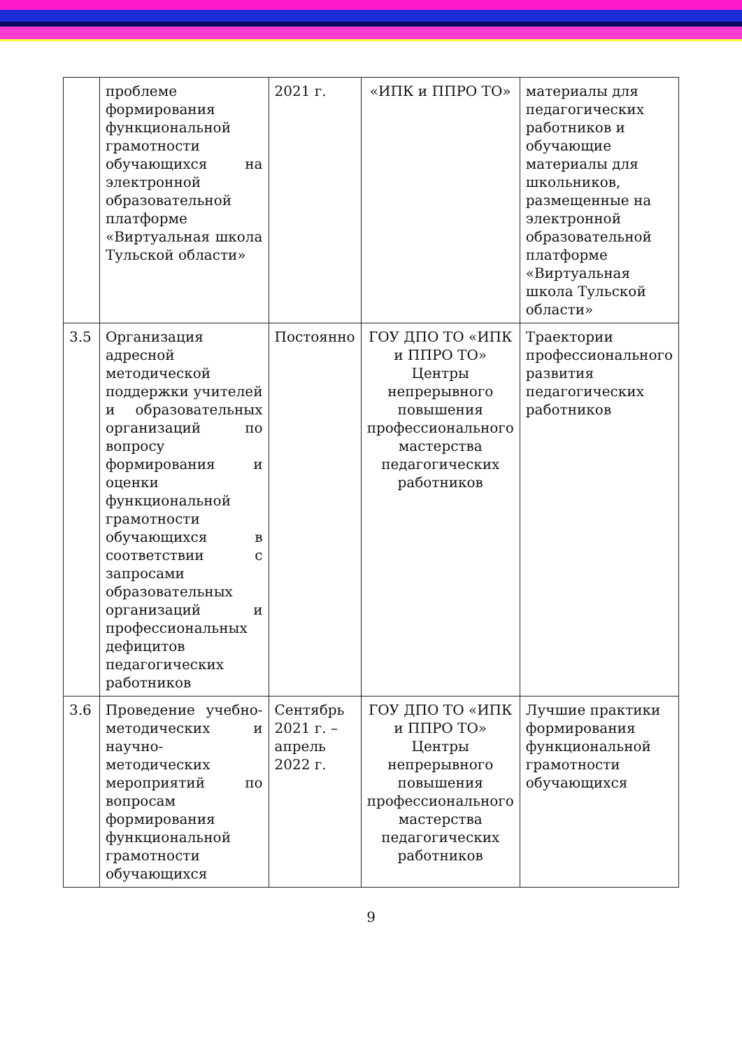| | проблеме формирования функциональной грамотности обучающихся на электронной образовательной платформе «Виртуальная школа Тульской области» | 2021 г. | «ИПК и ППРО ТО» | материалы для педагогических работников и обучающие материалы для школьников, размещенные на электронной образовательной платформе «Виртуальная школа Тульской области» |
| 3.5 | Организация адресной методической поддержки учителей и образовательных организаций по вопросу формирования и оценки функциональной грамотности обучающихся в соответствии с запросами образовательных организаций и профессиональных дефицитов педагогических работников | Постоянно | ГОУ ДПО ТО «ИПК и ППРО ТО» Центры непрерывного повышения профессионального мастерства педагогических работников | Траектории профессионального развития педагогических работников |
| 3.6 | Проведение учебно-методических и научно-методических мероприятий по вопросам формирования функциональной грамотности обучающихся | Сентябрь 2021 г. – апрель 2022 г. | ГОУ ДПО ТО «ИПК и ППРО ТО» Центры непрерывного повышения профессионального мастерства педагогических работников | Лучшие практики формирования функциональной грамотности обучающихся |
9